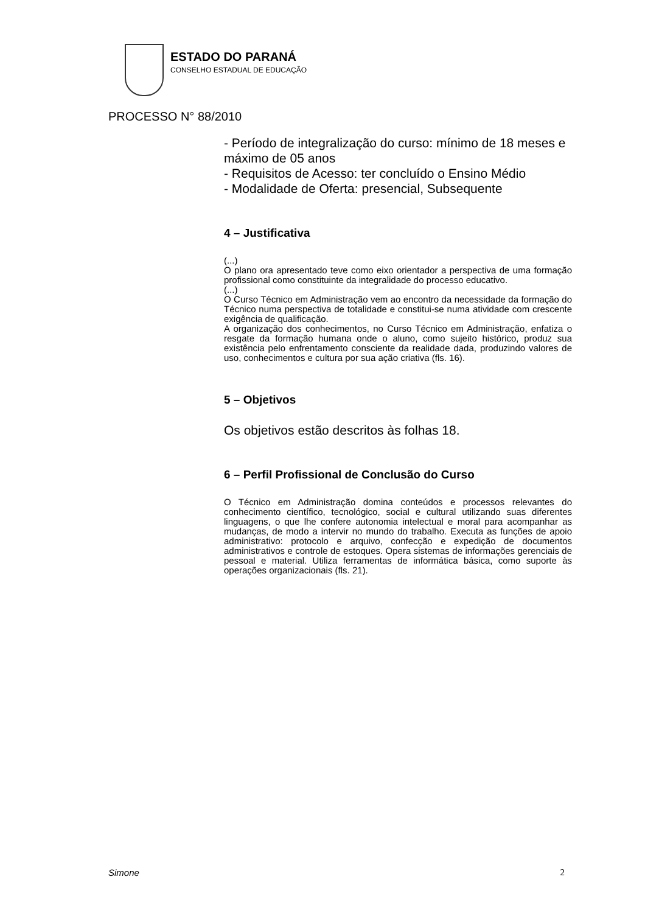ESTADO DO PARANÁ
CONSELHO ESTADUAL DE EDUCAÇÃO
PROCESSO N° 88/2010
- Período de integralização do curso: mínimo de 18 meses e máximo de 05 anos
- Requisitos de Acesso: ter concluído o Ensino Médio
- Modalidade de Oferta: presencial, Subsequente
4 – Justificativa
(...)
O plano ora apresentado teve como eixo orientador a perspectiva de uma formação profissional como constituinte da integralidade do processo educativo.
(...)
O Curso Técnico em Administração vem ao encontro da necessidade da formação do Técnico numa perspectiva de totalidade e constitui-se numa atividade com crescente exigência de qualificação.
A organização dos conhecimentos, no Curso Técnico em Administração, enfatiza o resgate da formação humana onde o aluno, como sujeito histórico, produz sua existência pelo enfrentamento consciente da realidade dada, produzindo valores de uso, conhecimentos e cultura por sua ação criativa (fls. 16).
5 – Objetivos
Os objetivos estão descritos às folhas 18.
6 – Perfil Profissional de Conclusão do Curso
O Técnico em Administração domina conteúdos e processos relevantes do conhecimento científico, tecnológico, social e cultural utilizando suas diferentes linguagens, o que lhe confere autonomia intelectual e moral para acompanhar as mudanças, de modo a intervir no mundo do trabalho. Executa as funções de apoio administrativo: protocolo e arquivo, confecção e expedição de documentos administrativos e controle de estoques. Opera sistemas de informações gerenciais de pessoal e material. Utiliza ferramentas de informática básica, como suporte às operações organizacionais (fls. 21).
Simone 2